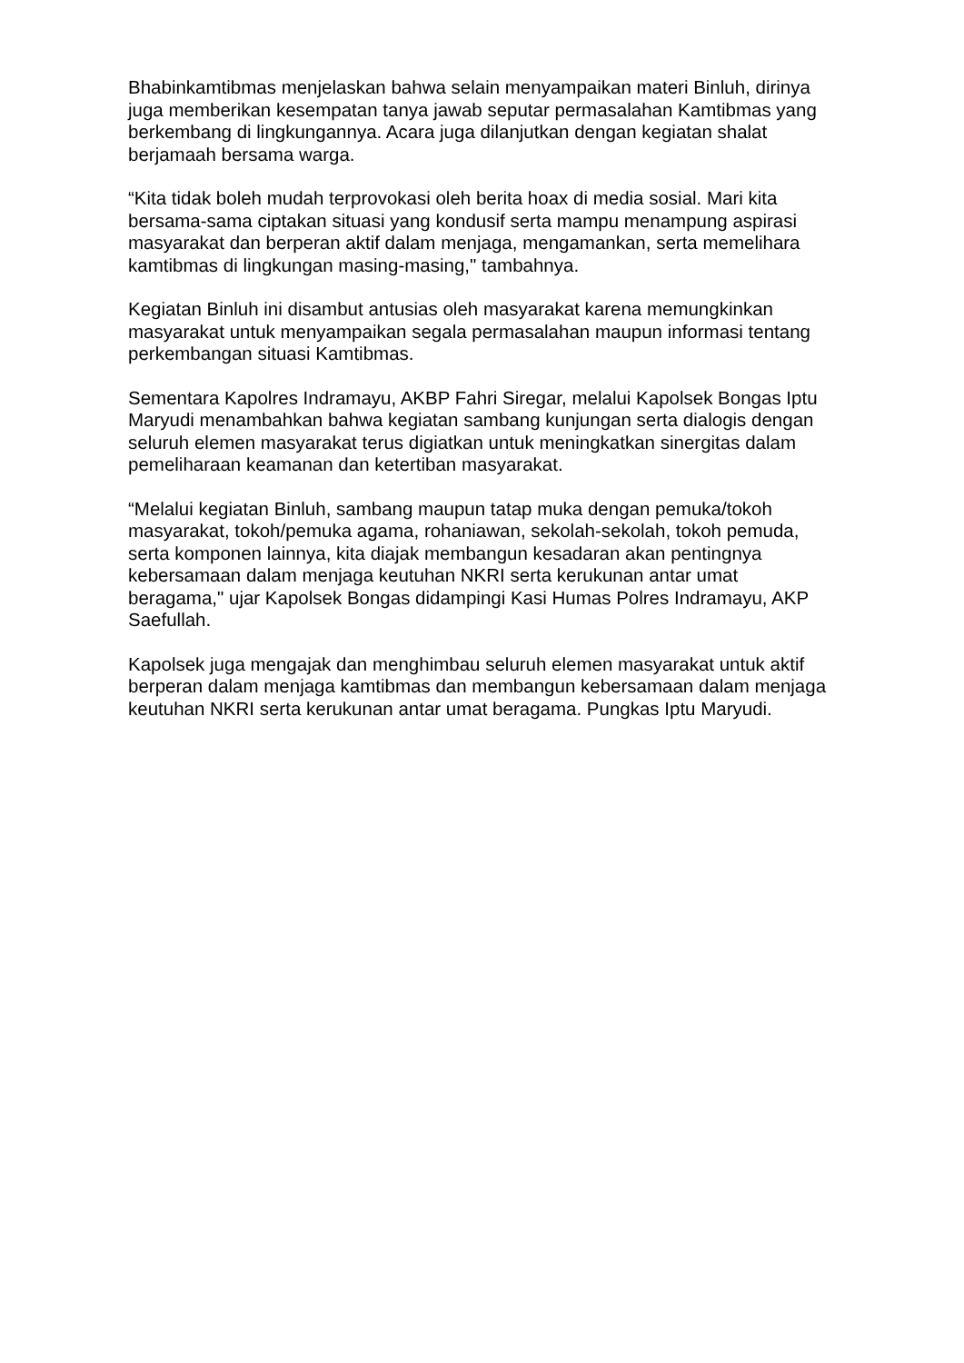Bhabinkamtibmas menjelaskan bahwa selain menyampaikan materi Binluh, dirinya juga memberikan kesempatan tanya jawab seputar permasalahan Kamtibmas yang berkembang di lingkungannya. Acara juga dilanjutkan dengan kegiatan shalat berjamaah bersama warga.
“Kita tidak boleh mudah terprovokasi oleh berita hoax di media sosial. Mari kita bersama-sama ciptakan situasi yang kondusif serta mampu menampung aspirasi masyarakat dan berperan aktif dalam menjaga, mengamankan, serta memelihara kamtibmas di lingkungan masing-masing," tambahnya.
Kegiatan Binluh ini disambut antusias oleh masyarakat karena memungkinkan masyarakat untuk menyampaikan segala permasalahan maupun informasi tentang perkembangan situasi Kamtibmas.
Sementara Kapolres Indramayu, AKBP Fahri Siregar, melalui Kapolsek Bongas Iptu Maryudi menambahkan bahwa kegiatan sambang kunjungan serta dialogis dengan seluruh elemen masyarakat terus digiatkan untuk meningkatkan sinergitas dalam pemeliharaan keamanan dan ketertiban masyarakat.
“Melalui kegiatan Binluh, sambang maupun tatap muka dengan pemuka/tokoh masyarakat, tokoh/pemuka agama, rohaniawan, sekolah-sekolah, tokoh pemuda, serta komponen lainnya, kita diajak membangun kesadaran akan pentingnya kebersamaan dalam menjaga keutuhan NKRI serta kerukunan antar umat beragama," ujar Kapolsek Bongas didampingi Kasi Humas Polres Indramayu, AKP Saefullah.
Kapolsek juga mengajak dan menghimbau seluruh elemen masyarakat untuk aktif berperan dalam menjaga kamtibmas dan membangun kebersamaan dalam menjaga keutuhan NKRI serta kerukunan antar umat beragama. Pungkas Iptu Maryudi.